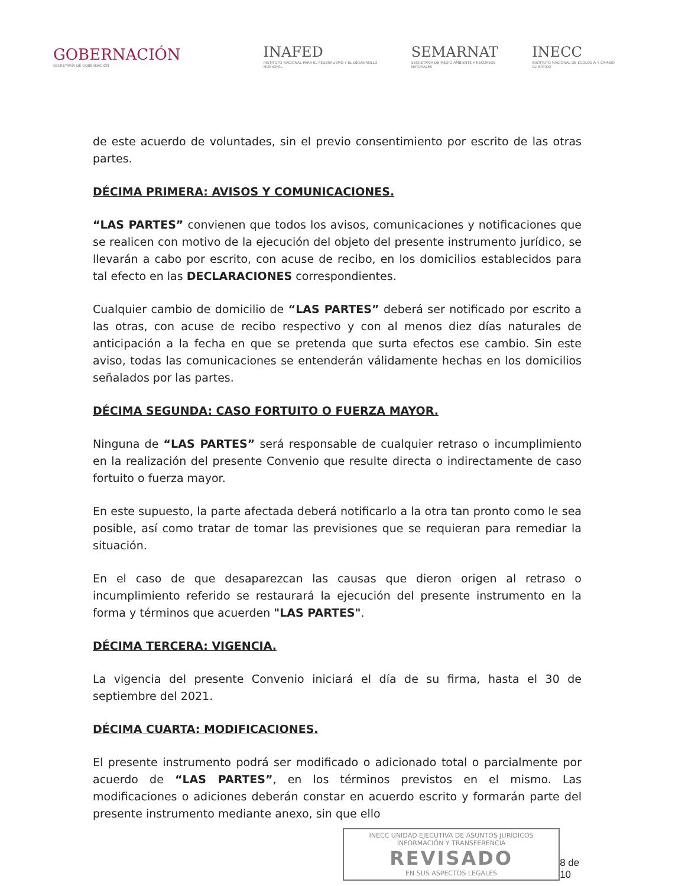GOBERNACIÓN
SECRETARÍA DE GOBERNACIÓN
INAFED
INSTITUTO NACIONAL PARA EL FEDERALISMO Y EL DESARROLLO MUNICIPAL
SEMARNAT
SECRETARÍA DE MEDIO AMBIENTE Y RECURSOS NATURALES
INECC
INSTITUTO NACIONAL DE ECOLOGÍA Y CAMBIO CLIMÁTICO
de este acuerdo de voluntades, sin el previo consentimiento por escrito de las otras partes.
DÉCIMA PRIMERA: AVISOS Y COMUNICACIONES.
“LAS PARTES” convienen que todos los avisos, comunicaciones y notificaciones que se realicen con motivo de la ejecución del objeto del presente instrumento jurídico, se llevarán a cabo por escrito, con acuse de recibo, en los domicilios establecidos para tal efecto en las DECLARACIONES correspondientes.
Cualquier cambio de domicilio de “LAS PARTES” deberá ser notificado por escrito a las otras, con acuse de recibo respectivo y con al menos diez días naturales de anticipación a la fecha en que se pretenda que surta efectos ese cambio. Sin este aviso, todas las comunicaciones se entenderán válidamente hechas en los domicilios señalados por las partes.
DÉCIMA SEGUNDA: CASO FORTUITO O FUERZA MAYOR.
Ninguna de “LAS PARTES” será responsable de cualquier retraso o incumplimiento en la realización del presente Convenio que resulte directa o indirectamente de caso fortuito o fuerza mayor.
En este supuesto, la parte afectada deberá notificarlo a la otra tan pronto como le sea posible, así como tratar de tomar las previsiones que se requieran para remediar la situación.
En el caso de que desaparezcan las causas que dieron origen al retraso o incumplimiento referido se restaurará la ejecución del presente instrumento en la forma y términos que acuerden "LAS PARTES".
DÉCIMA TERCERA: VIGENCIA.
La vigencia del presente Convenio iniciará el día de su firma, hasta el 30 de septiembre del 2021.
DÉCIMA CUARTA: MODIFICACIONES.
El presente instrumento podrá ser modificado o adicionado total o parcialmente por acuerdo de “LAS PARTES”, en los términos previstos en el mismo. Las modificaciones o adiciones deberán constar en acuerdo escrito y formarán parte del presente instrumento mediante anexo, sin que ello
INECC UNIDAD EJECUTIVA DE ASUNTOS JURÍDICOS INFORMACIÓN Y TRANSFERENCIA
REVISADO
EN SUS ASPECTOS LEGALES
8 de 10